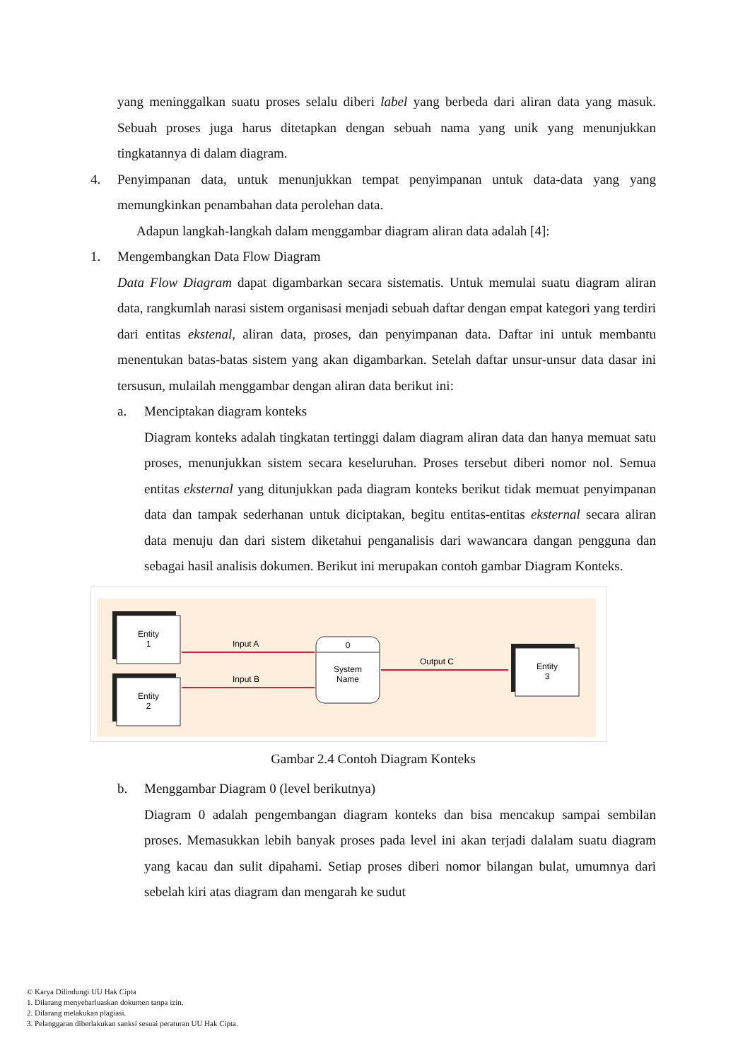yang meninggalkan suatu proses selalu diberi label yang berbeda dari aliran data yang masuk. Sebuah proses juga harus ditetapkan dengan sebuah nama yang unik yang menunjukkan tingkatannya di dalam diagram.
4. Penyimpanan data, untuk menunjukkan tempat penyimpanan untuk data-data yang yang memungkinkan penambahan data perolehan data.
Adapun langkah-langkah dalam menggambar diagram aliran data adalah [4]:
1. Mengembangkan Data Flow Diagram
Data Flow Diagram dapat digambarkan secara sistematis. Untuk memulai suatu diagram aliran data, rangkumlah narasi sistem organisasi menjadi sebuah daftar dengan empat kategori yang terdiri dari entitas ekstenal, aliran data, proses, dan penyimpanan data. Daftar ini untuk membantu menentukan batas-batas sistem yang akan digambarkan. Setelah daftar unsur-unsur data dasar ini tersusun, mulailah menggambar dengan aliran data berikut ini:
a. Menciptakan diagram konteks
Diagram konteks adalah tingkatan tertinggi dalam diagram aliran data dan hanya memuat satu proses, menunjukkan sistem secara keseluruhan. Proses tersebut diberi nomor nol. Semua entitas eksternal yang ditunjukkan pada diagram konteks berikut tidak memuat penyimpanan data dan tampak sederhanan untuk diciptakan, begitu entitas-entitas eksternal secara aliran data menuju dan dari sistem diketahui penganalisis dari wawancara dangan pengguna dan sebagai hasil analisis dokumen. Berikut ini merupakan contoh gambar Diagram Konteks.
Entity
1
Entity
2
0
System
Name
Entity
3
Input A
Input B
Output C
Gambar 2.4 Contoh Diagram Konteks
b. Menggambar Diagram 0 (level berikutnya)
Diagram 0 adalah pengembangan diagram konteks dan bisa mencakup sampai sembilan proses. Memasukkan lebih banyak proses pada level ini akan terjadi dalalam suatu diagram yang kacau dan sulit dipahami. Setiap proses diberi nomor bilangan bulat, umumnya dari sebelah kiri atas diagram dan mengarah ke sudut
© Karya Dilindungi UU Hak Cipta
1. Dilarang menyebarluaskan dokumen tanpa izin.
2. Dilarang melakukan plagiasi.
3. Pelanggaran diberlakukan sanksi sesuai peraturan UU Hak Cipta.